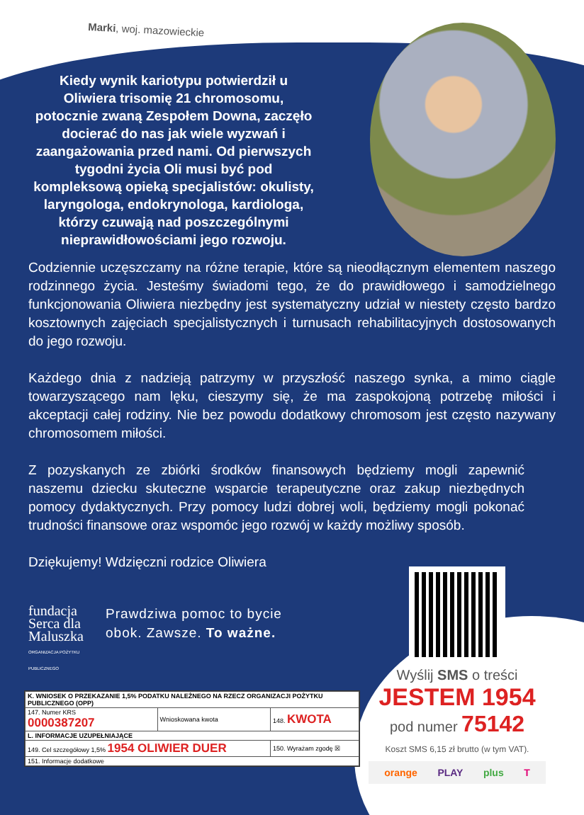Marki, woj. mazowieckie
Kiedy wynik kariotypu potwierdził u Oliwiera trisomię 21 chromosomu, potocznie zwaną Zespołem Downa, zaczęło docierać do nas jak wiele wyzwań i zaangażowania przed nami. Od pierwszych tygodni życia Oli musi być pod kompleksową opieką specjalistów: okulisty, laryngologa, endokrynologa, kardiologa, którzy czuwają nad poszczególnymi nieprawidłowościami jego rozwoju.
Codziennie uczęszczamy na różne terapie, które są nieodłącznym elementem naszego rodzinnego życia. Jesteśmy świadomi tego, że do prawidłowego i samodzielnego funkcjonowania Oliwiera niezbędny jest systematyczny udział w niestety często bardzo kosztownych zajęciach specjalistycznych i turnusach rehabilitacyjnych dostosowanych do jego rozwoju.
Każdego dnia z nadzieją patrzymy w przyszłość naszego synka, a mimo ciągle towarzyszącego nam lęku, cieszymy się, że ma zaspokojoną potrzebę miłości i akceptacji całej rodziny. Nie bez powodu dodatkowy chromosom jest często nazywany chromosomem miłości.
Z pozyskanych ze zbiórki środków finansowych będziemy mogli zapewnić naszemu dziecku skuteczne wsparcie terapeutyczne oraz zakup niezbędnych pomocy dydaktycznych. Przy pomocy ludzi dobrej woli, będziemy mogli pokonać trudności finansowe oraz wspomóc jego rozwój w każdy możliwy sposób.
Dziękujemy! Wdzięczni rodzice Oliwiera
fundacja Serca dla Maluszka
ORGANIZACJA POŻYTKU PUBLICZNEGO
Prawdziwa pomoc to bycie
obok. Zawsze. To ważne.
| K. WNIOSEK O PRZEKAZANIE 1,5% PODATKU NALEŻNEGO NA RZECZ ORGANIZACJI POŻYTKU PUBLICZNEGO (OPP) | | |
| --- | --- | --- |
| 147. Numer KRS 0000387207 | Wnioskowana kwota | 148. KWOTA |
| L. INFORMACJE UZUPEŁNIAJĄCE | | |
| 149. Cel szczegółowy 1,5% 1954 OLIWIER DUER | | 150. Wyrażam zgodę ☒ |
| 151. Informacje dodatkowe | | |
Wyślij SMS o treści
JESTEM 1954
pod numer 75142
Koszt SMS 6,15 zł brutto (w tym VAT).
orange PLAY plus T